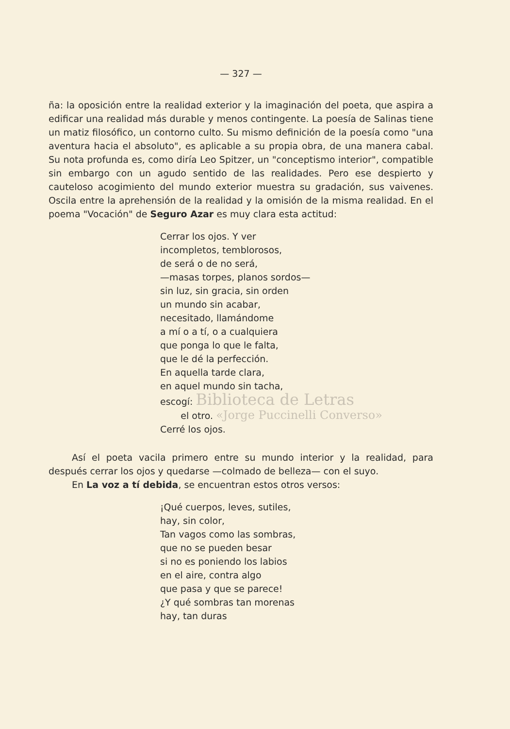— 327 —
ña: la oposición entre la realidad exterior y la imaginación del poeta, que aspira a edificar una realidad más durable y menos contingente. La poesía de Salinas tiene un matiz filosófico, un contorno culto. Su mismo definición de la poesía como "una aventura hacia el absoluto", es aplicable a su propia obra, de una manera cabal. Su nota profunda es, como diría Leo Spitzer, un "conceptismo interior", compatible sin embargo con un agudo sentido de las realidades. Pero ese despierto y cauteloso acogimiento del mundo exterior muestra su gradación, sus vaivenes. Oscila entre la aprehensión de la realidad y la omisión de la misma realidad. En el poema "Vocación" de Seguro Azar es muy clara esta actitud:
Cerrar los ojos. Y ver
incompletos, temblorosos,
de será o de no será,
—masas torpes, planos sordos—
sin luz, sin gracia, sin orden
un mundo sin acabar,
necesitado, llamándome
a mí o a tí, o a cualquiera
que ponga lo que le falta,
que le dé la perfección.
En aquella tarde clara,
en aquel mundo sin tacha,
escogí: Biblioteca de Letras
el otro. «Jorge Puccinelli Converso»
Cerré los ojos.
Así el poeta vacila primero entre su mundo interior y la realidad, para después cerrar los ojos y quedarse —colmado de belleza— con el suyo.
En La voz a tí debida, se encuentran estos otros versos:
¡Qué cuerpos, leves, sutiles,
hay, sin color,
Tan vagos como las sombras,
que no se pueden besar
si no es poniendo los labios
en el aire, contra algo
que pasa y que se parece!
¿Y qué sombras tan morenas
hay, tan duras